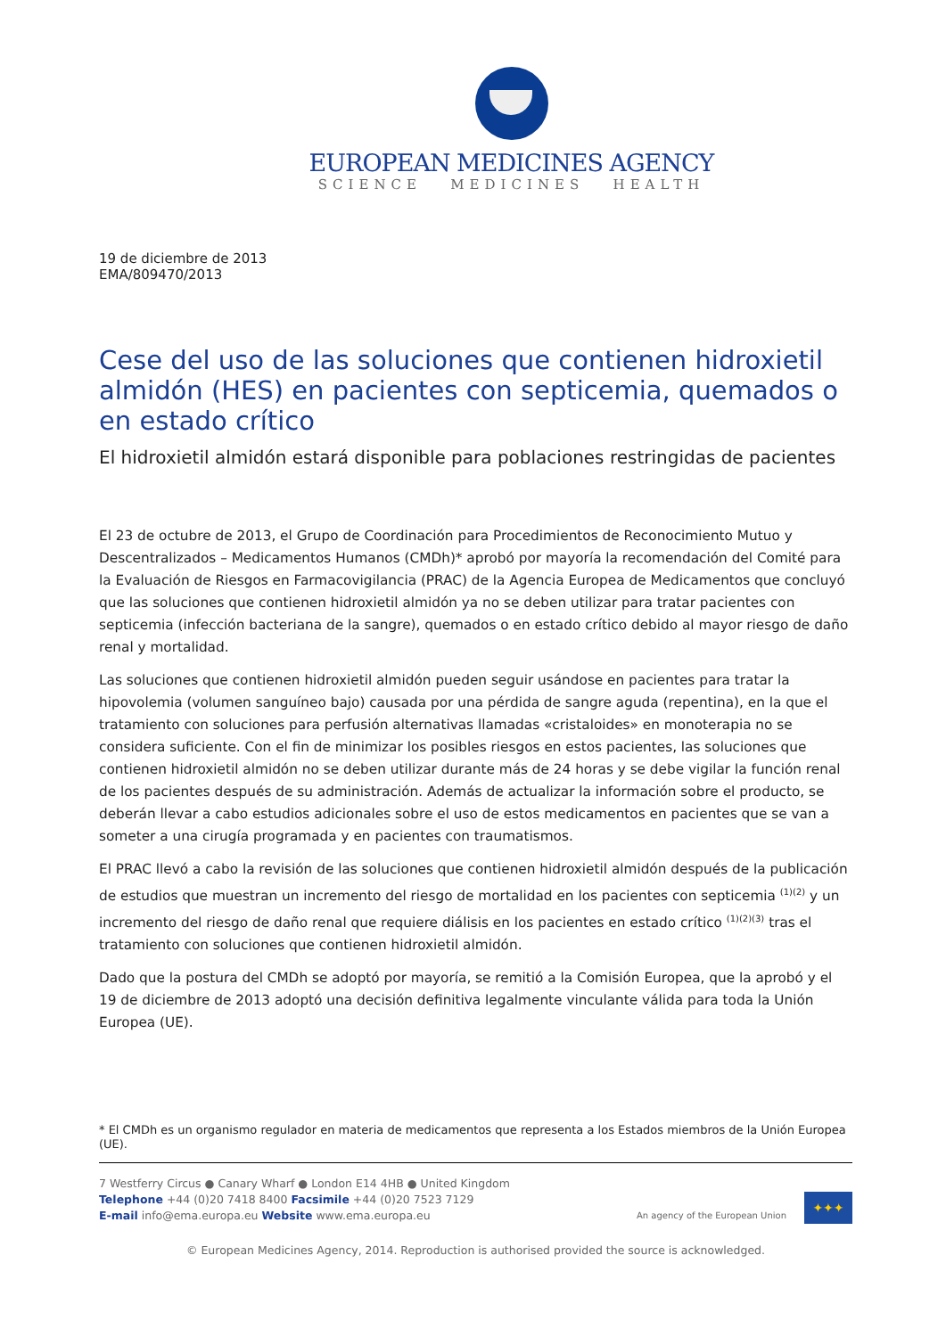EUROPEAN MEDICINES AGENCY
SCIENCE MEDICINES HEALTH
19 de diciembre de 2013
EMA/809470/2013
Cese del uso de las soluciones que contienen hidroxietil almidón (HES) en pacientes con septicemia, quemados o en estado crítico
El hidroxietil almidón estará disponible para poblaciones restringidas de pacientes
El 23 de octubre de 2013, el Grupo de Coordinación para Procedimientos de Reconocimiento Mutuo y Descentralizados – Medicamentos Humanos (CMDh)* aprobó por mayoría la recomendación del Comité para la Evaluación de Riesgos en Farmacovigilancia (PRAC) de la Agencia Europea de Medicamentos que concluyó que las soluciones que contienen hidroxietil almidón ya no se deben utilizar para tratar pacientes con septicemia (infección bacteriana de la sangre), quemados o en estado crítico debido al mayor riesgo de daño renal y mortalidad.
Las soluciones que contienen hidroxietil almidón pueden seguir usándose en pacientes para tratar la hipovolemia (volumen sanguíneo bajo) causada por una pérdida de sangre aguda (repentina), en la que el tratamiento con soluciones para perfusión alternativas llamadas «cristaloides» en monoterapia no se considera suficiente. Con el fin de minimizar los posibles riesgos en estos pacientes, las soluciones que contienen hidroxietil almidón no se deben utilizar durante más de 24 horas y se debe vigilar la función renal de los pacientes después de su administración. Además de actualizar la información sobre el producto, se deberán llevar a cabo estudios adicionales sobre el uso de estos medicamentos en pacientes que se van a someter a una cirugía programada y en pacientes con traumatismos.
El PRAC llevó a cabo la revisión de las soluciones que contienen hidroxietil almidón después de la publicación de estudios que muestran un incremento del riesgo de mortalidad en los pacientes con septicemia <sup>(1)(2)</sup> y un incremento del riesgo de daño renal que requiere diálisis en los pacientes en estado crítico <sup>(1)(2)(3)</sup> tras el tratamiento con soluciones que contienen hidroxietil almidón.
Dado que la postura del CMDh se adoptó por mayoría, se remitió a la Comisión Europea, que la aprobó y el 19 de diciembre de 2013 adoptó una decisión definitiva legalmente vinculante válida para toda la Unión Europea (UE).
* El CMDh es un organismo regulador en materia de medicamentos que representa a los Estados miembros de la Unión Europea (UE).
7 Westferry Circus ● Canary Wharf ● London E14 4HB ● United Kingdom
Telephone +44 (0)20 7418 8400 Facsimile +44 (0)20 7523 7129
E-mail info@ema.europa.eu Website www.ema.europa.eu
An agency of the European Union
✦✦✦
© European Medicines Agency, 2014. Reproduction is authorised provided the source is acknowledged.